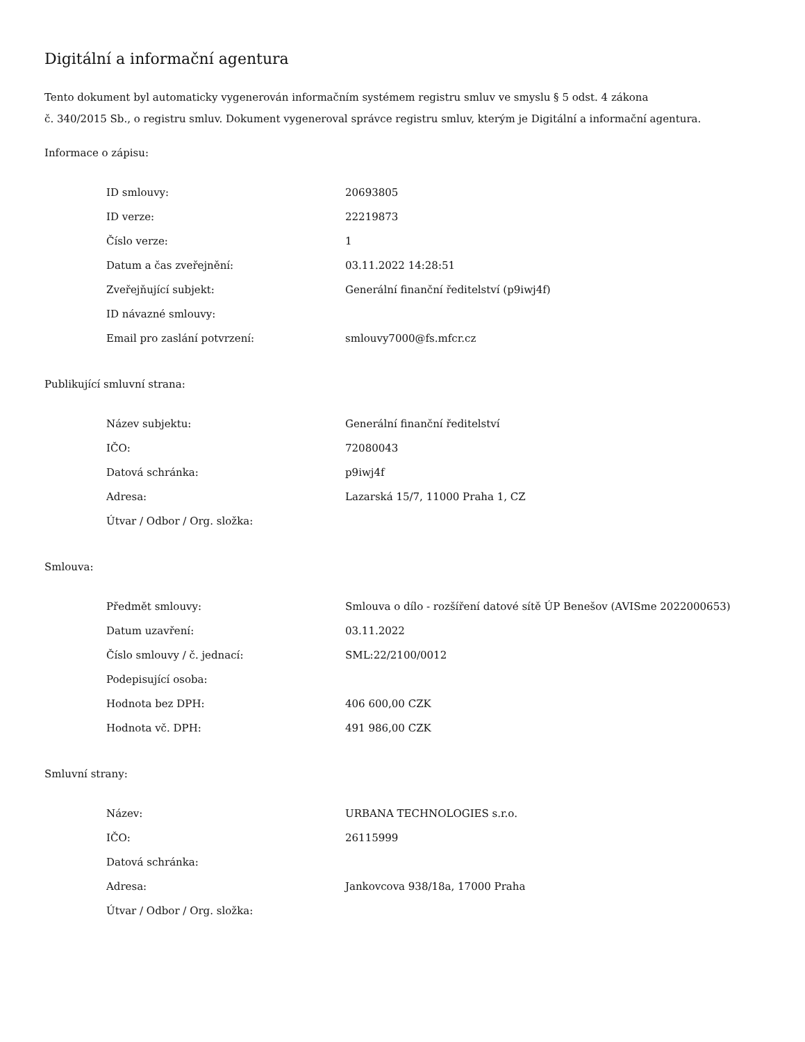Digitální a informační agentura
Tento dokument byl automaticky vygenerován informačním systémem registru smluv ve smyslu § 5 odst. 4 zákona
č. 340/2015 Sb., o registru smluv. Dokument vygeneroval správce registru smluv, kterým je Digitální a informační agentura.
Informace o zápisu:
| ID smlouvy: | 20693805 |
| ID verze: | 22219873 |
| Číslo verze: | 1 |
| Datum a čas zveřejnění: | 03.11.2022 14:28:51 |
| Zveřejňující subjekt: | Generální finanční ředitelství (p9iwj4f) |
| ID návazné smlouvy: | |
| Email pro zaslání potvrzení: | smlouvy7000@fs.mfcr.cz |
Publikující smluvní strana:
| Název subjektu: | Generální finanční ředitelství |
| IČO: | 72080043 |
| Datová schránka: | p9iwj4f |
| Adresa: | Lazarská 15/7, 11000 Praha 1, CZ |
| Útvar / Odbor / Org. složka: | |
Smlouva:
| Předmět smlouvy: | Smlouva o dílo - rozšíření datové sítě ÚP Benešov (AVISme 2022000653) |
| Datum uzavření: | 03.11.2022 |
| Číslo smlouvy / č. jednací: | SML:22/2100/0012 |
| Podepisující osoba: | |
| Hodnota bez DPH: | 406 600,00 CZK |
| Hodnota vč. DPH: | 491 986,00 CZK |
Smluvní strany:
| Název: | URBANA TECHNOLOGIES s.r.o. |
| IČO: | 26115999 |
| Datová schránka: | |
| Adresa: | Jankovcova 938/18a, 17000 Praha |
| Útvar / Odbor / Org. složka: | |